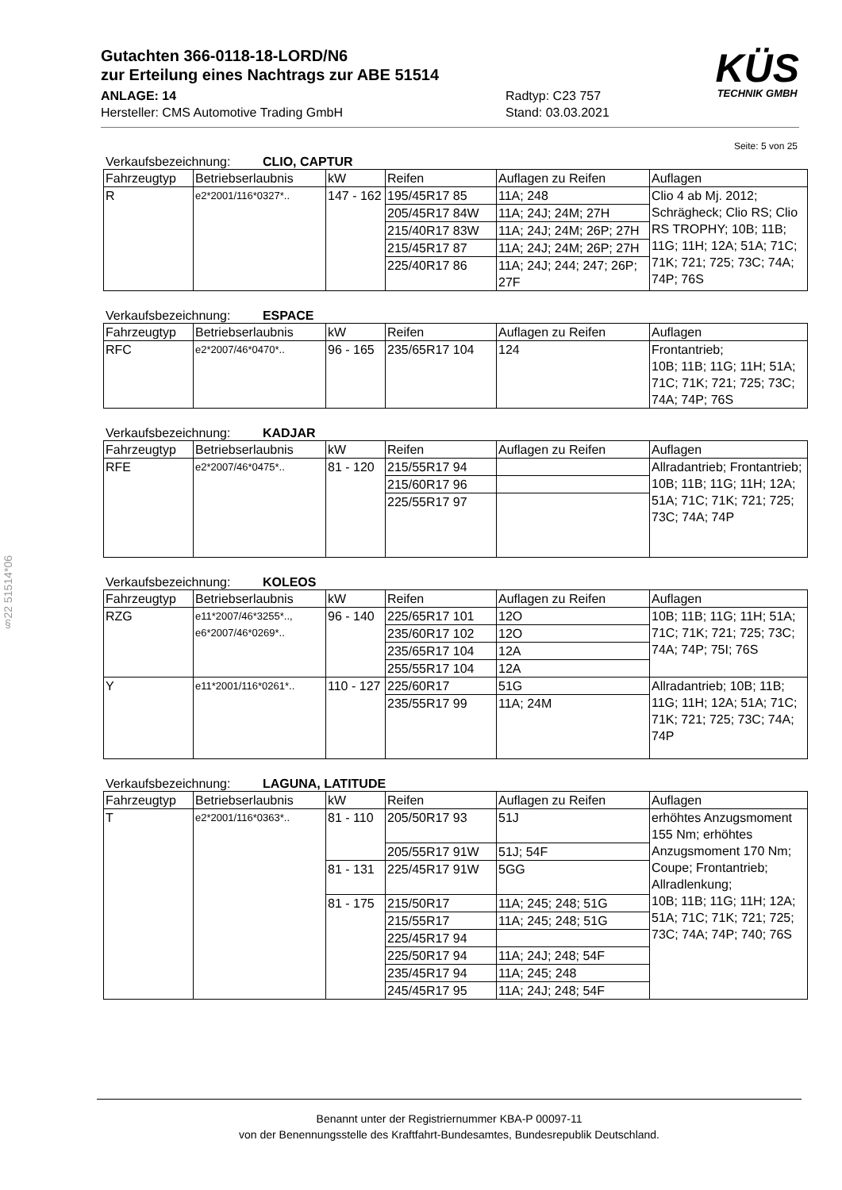§22 51514*06
Gutachten 366-0118-18-LORD/N6
zur Erteilung eines Nachtrags zur ABE 51514
KÜS
TECHNIK GMBH
ANLAGE: 14 Radtyp: C23 757
Hersteller: CMS Automotive Trading GmbH Stand: 03.03.2021
Seite: 5 von 25
Verkaufsbezeichnung: CLIO, CAPTUR
| Fahrzeugtyp | Betriebserlaubnis | kW | Reifen | Auflagen zu Reifen | Auflagen |
| --- | --- | --- | --- | --- | --- |
| R | e2*2001/116*0327*.. | 147 - 162 | 195/45R17 85 | 11A; 248 | Clio 4 ab Mj. 2012; Schrägheck; Clio RS; Clio RS TROPHY; 10B; 11B; 11G; 11H; 12A; 51A; 71C; 71K; 721; 725; 73C; 74A; 74P; 76S |
| | | | 205/45R17 84W | 11A; 24J; 24M; 27H | |
| | | | 215/40R17 83W | 11A; 24J; 24M; 26P; 27H | |
| | | | 215/45R17 87 | 11A; 24J; 24M; 26P; 27H | |
| | | | 225/40R17 86 | 11A; 24J; 244; 247; 26P; 27F | |
Verkaufsbezeichnung: ESPACE
| Fahrzeugtyp | Betriebserlaubnis | kW | Reifen | Auflagen zu Reifen | Auflagen |
| --- | --- | --- | --- | --- | --- |
| RFC | e2*2007/46*0470*.. | 96 - 165 | 235/65R17 104 | 124 | Frontantrieb; 10B; 11B; 11G; 11H; 51A; 71C; 71K; 721; 725; 73C; 74A; 74P; 76S |
Verkaufsbezeichnung: KADJAR
| Fahrzeugtyp | Betriebserlaubnis | kW | Reifen | Auflagen zu Reifen | Auflagen |
| --- | --- | --- | --- | --- | --- |
| RFE | e2*2007/46*0475*.. | 81 - 120 | 215/55R17 94 | | Allradantrieb; Frontantrieb; 10B; 11B; 11G; 11H; 12A; 51A; 71C; 71K; 721; 725; 73C; 74A; 74P |
| | | | 215/60R17 96 | | |
| | | | 225/55R17 97 | | |
Verkaufsbezeichnung: KOLEOS
| Fahrzeugtyp | Betriebserlaubnis | kW | Reifen | Auflagen zu Reifen | Auflagen |
| --- | --- | --- | --- | --- | --- |
| RZG | e11*2007/46*3255*.., e6*2007/46*0269*.. | 96 - 140 | 225/65R17 101 | 12O | 10B; 11B; 11G; 11H; 51A; 71C; 71K; 721; 725; 73C; 74A; 74P; 75I; 76S |
| | | | 235/60R17 102 | 12O | |
| | | | 235/65R17 104 | 12A | |
| | | | 255/55R17 104 | 12A | |
| Y | e11*2001/116*0261*.. | 110 - 127 | 225/60R17 | 51G | Allradantrieb; 10B; 11B; 11G; 11H; 12A; 51A; 71C; 71K; 721; 725; 73C; 74A; 74P |
| | | | 235/55R17 99 | 11A; 24M | |
Verkaufsbezeichnung: LAGUNA, LATITUDE
| Fahrzeugtyp | Betriebserlaubnis | kW | Reifen | Auflagen zu Reifen | Auflagen |
| --- | --- | --- | --- | --- | --- |
| T | e2*2001/116*0363*.. | 81 - 110 | 205/50R17 93 | 51J | erhöhtes Anzugsmoment 155 Nm; erhöhtes Anzugsmoment 170 Nm; Coupe; Frontantrieb; Allradlenkung; 10B; 11B; 11G; 11H; 12A; 51A; 71C; 71K; 721; 725; 73C; 74A; 74P; 740; 76S |
| | | | 205/55R17 91W | 51J; 54F | |
| | | 81 - 131 | 225/45R17 91W | 5GG | |
| | | 81 - 175 | 215/50R17 | 11A; 245; 248; 51G | |
| | | | 215/55R17 | 11A; 245; 248; 51G | |
| | | | 225/45R17 94 | | |
| | | | 225/50R17 94 | 11A; 24J; 248; 54F | |
| | | | 235/45R17 94 | 11A; 245; 248 | |
| | | | 245/45R17 95 | 11A; 24J; 248; 54F | |
Benannt unter der Registriernummer KBA-P 00097-11
von der Benennungsstelle des Kraftfahrt-Bundesamtes, Bundesrepublik Deutschland.